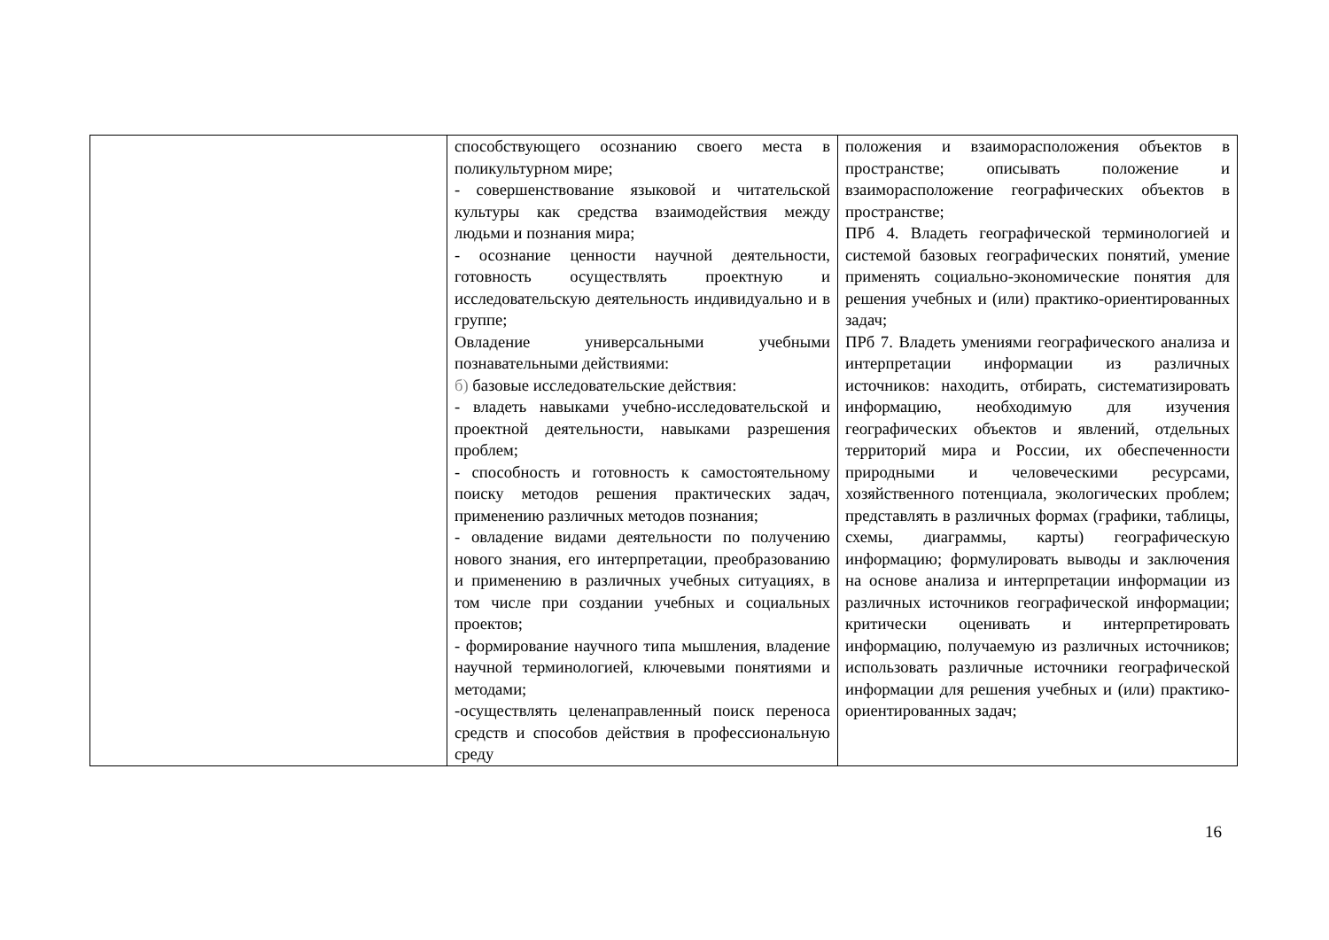| | способствующего осознанию своего места в поликультурном мире; - совершенствование языковой и читательской культуры как средства взаимодействия между людьми и познания мира; - осознание ценности научной деятельности, готовность осуществлять проектную и исследовательскую деятельность индивидуально и в группе; Овладение универсальными учебными познавательными действиями: б) базовые исследовательские действия: - владеть навыками учебно-исследовательской и проектной деятельности, навыками разрешения проблем; - способность и готовность к самостоятельному поиску методов решения практических задач, применению различных методов познания; - овладение видами деятельности по получению нового знания, его интерпретации, преобразованию и применению в различных учебных ситуациях, в том числе при создании учебных и социальных проектов; - формирование научного типа мышления, владение научной терминологией, ключевыми понятиями и методами; -осуществлять целенаправленный поиск переноса средств и способов действия в профессиональную среду | положения и взаиморасположения объектов в пространстве; описывать положение и взаиморасположение географических объектов в пространстве; ПРб 4. Владеть географической терминологией и системой базовых географических понятий, умение применять социально-экономические понятия для решения учебных и (или) практико-ориентированных задач; ПРб 7. Владеть умениями географического анализа и интерпретации информации из различных источников: находить, отбирать, систематизировать информацию, необходимую для изучения географических объектов и явлений, отдельных территорий мира и России, их обеспеченности природными и человеческими ресурсами, хозяйственного потенциала, экологических проблем; представлять в различных формах (графики, таблицы, схемы, диаграммы, карты) географическую информацию; формулировать выводы и заключения на основе анализа и интерпретации информации из различных источников географической информации; критически оценивать и интерпретировать информацию, получаемую из различных источников; использовать различные источники географической информации для решения учебных и (или) практико-ориентированных задач; |
16